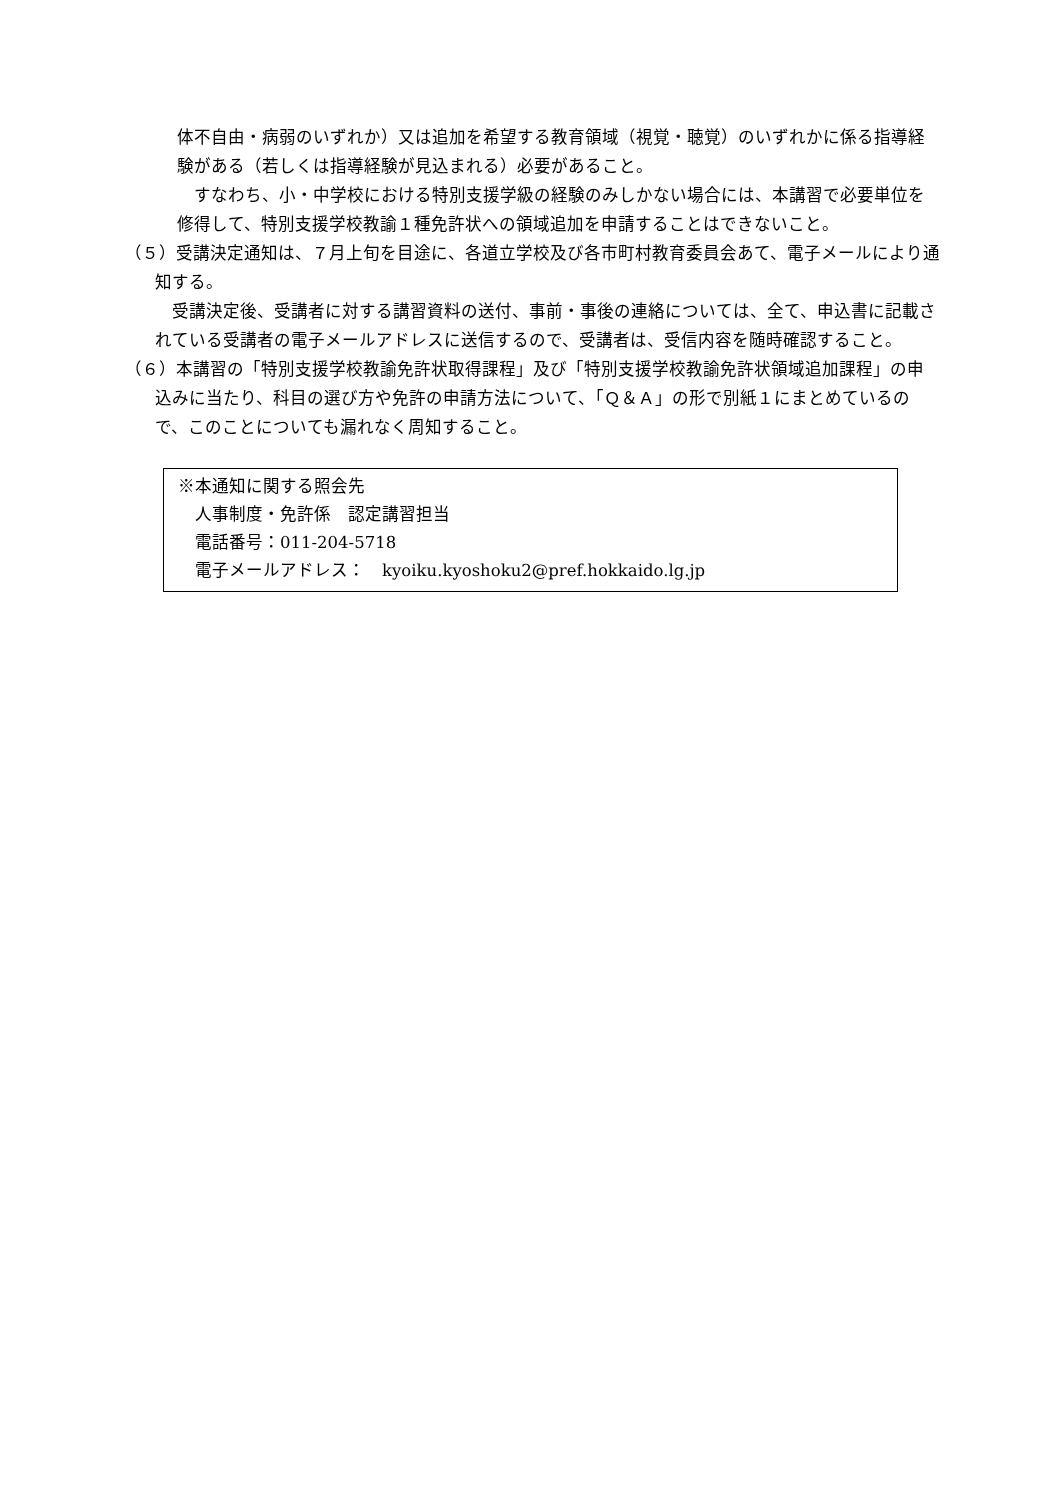体不自由・病弱のいずれか）又は追加を希望する教育領域（視覚・聴覚）のいずれかに係る指導経験がある（若しくは指導経験が見込まれる）必要があること。
　すなわち、小・中学校における特別支援学級の経験のみしかない場合には、本講習で必要単位を修得して、特別支援学校教諭１種免許状への領域追加を申請することはできないこと。
（５）受講決定通知は、７月上旬を目途に、各道立学校及び各市町村教育委員会あて、電子メールにより通知する。
　受講決定後、受講者に対する講習資料の送付、事前・事後の連絡については、全て、申込書に記載されている受講者の電子メールアドレスに送信するので、受講者は、受信内容を随時確認すること。
（６）本講習の「特別支援学校教諭免許状取得課程」及び「特別支援学校教諭免許状領域追加課程」の申込みに当たり、科目の選び方や免許の申請方法について、「Ｑ＆Ａ」の形で別紙１にまとめているので、このことについても漏れなく周知すること。
※本通知に関する照会先
　人事制度・免許係　認定講習担当
　電話番号：011-204-5718
　電子メールアドレス：　kyoiku.kyoshoku2@pref.hokkaido.lg.jp